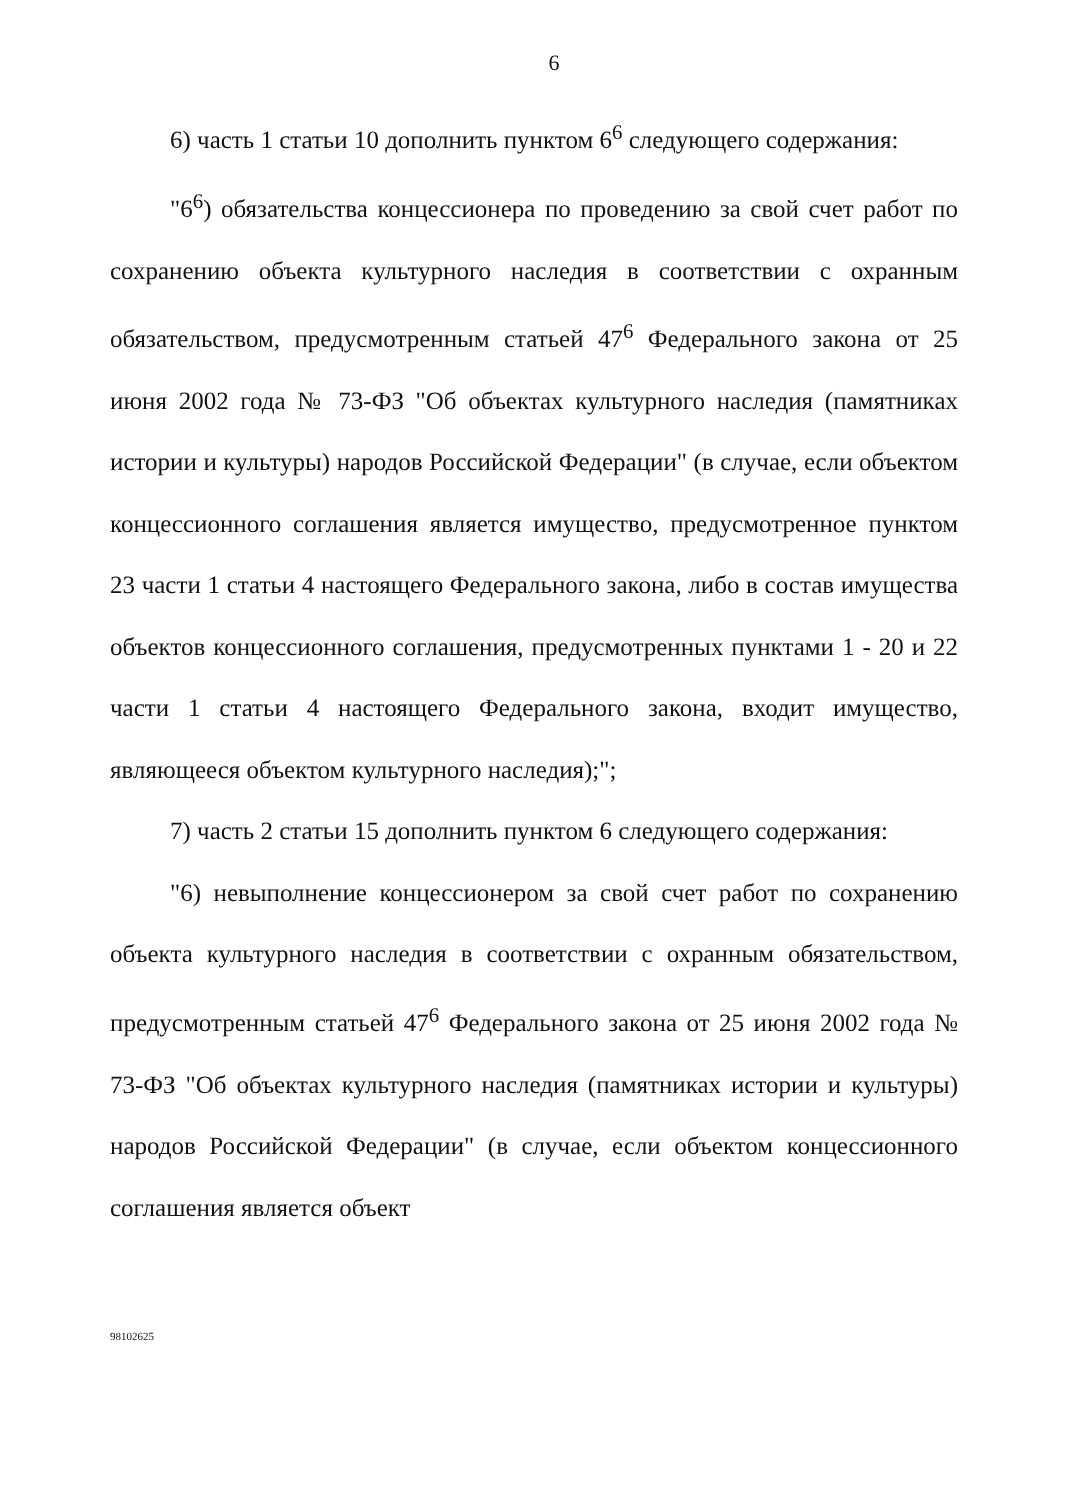6
6) часть 1 статьи 10 дополнить пунктом 6<sup>6</sup> следующего содержания:
"6<sup>6</sup>) обязательства концессионера по проведению за свой счет работ по сохранению объекта культурного наследия в соответствии с охранным обязательством, предусмотренным статьей 47<sup>6</sup> Федерального закона от 25 июня 2002 года № 73-ФЗ "Об объектах культурного наследия (памятниках истории и культуры) народов Российской Федерации" (в случае, если объектом концессионного соглашения является имущество, предусмотренное пунктом 23 части 1 статьи 4 настоящего Федерального закона, либо в состав имущества объектов концессионного соглашения, предусмотренных пунктами 1 - 20 и 22 части 1 статьи 4 настоящего Федерального закона, входит имущество, являющееся объектом культурного наследия);";
7) часть 2 статьи 15 дополнить пунктом 6 следующего содержания:
"6) невыполнение концессионером за свой счет работ по сохранению объекта культурного наследия в соответствии с охранным обязательством, предусмотренным статьей 47<sup>6</sup> Федерального закона от 25 июня 2002 года № 73-ФЗ "Об объектах культурного наследия (памятниках истории и культуры) народов Российской Федерации" (в случае, если объектом концессионного соглашения является объект
98102625